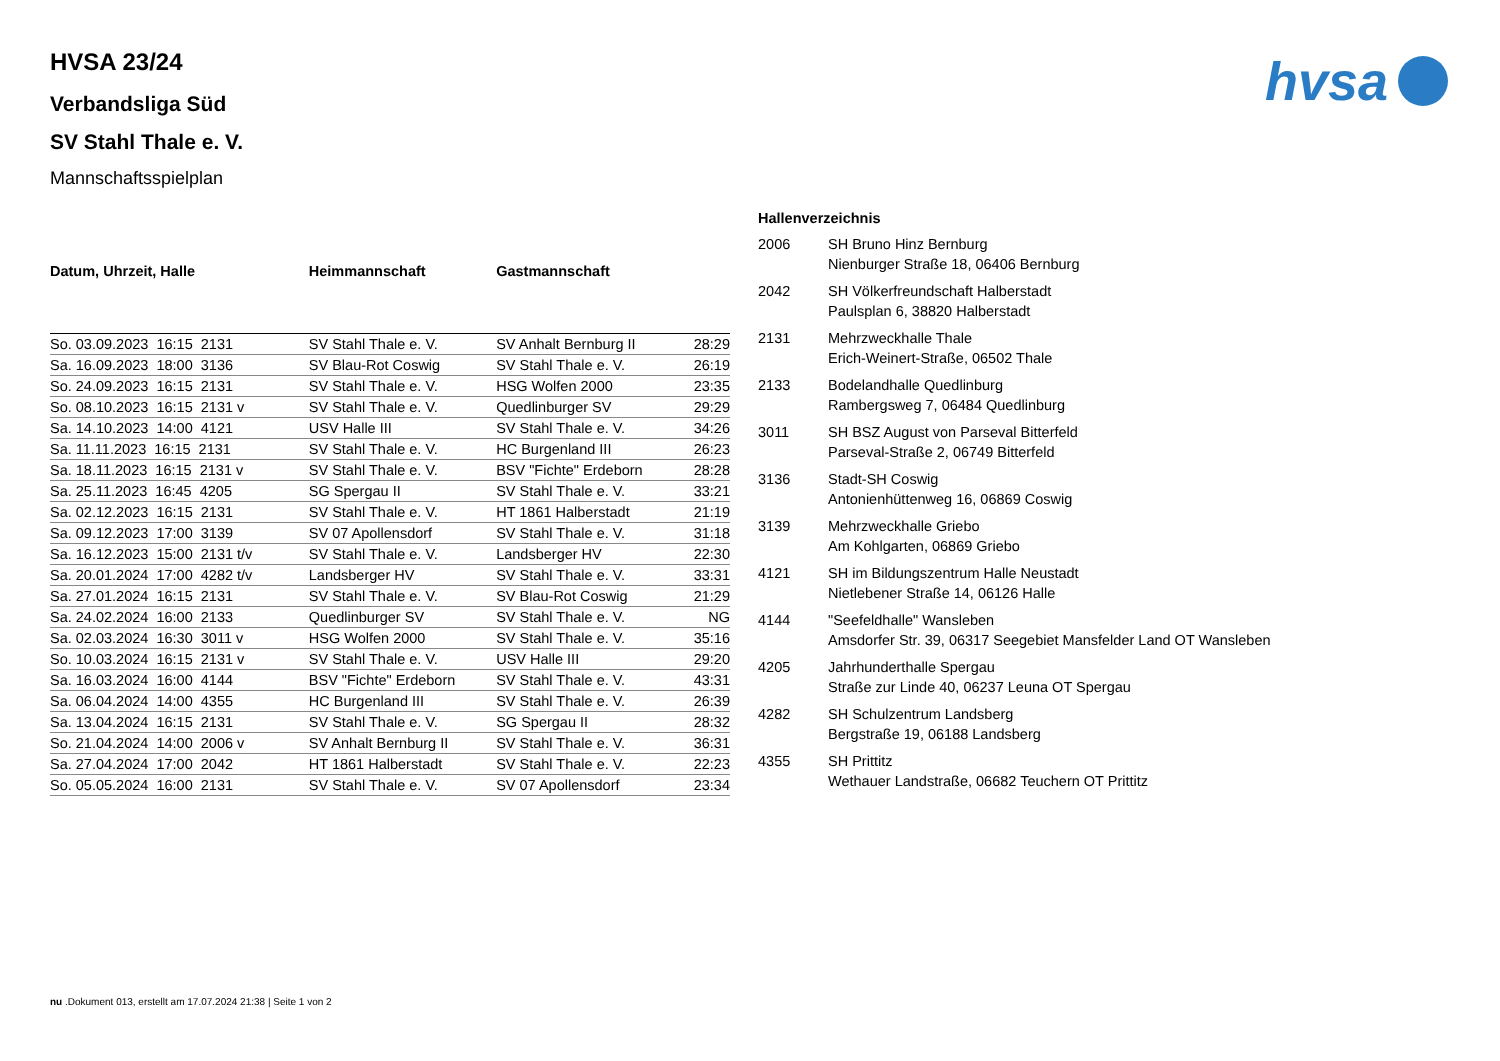hvsa
HVSA 23/24
Verbandsliga Süd
SV Stahl Thale e. V.
Mannschaftsspielplan
| Datum, Uhrzeit, Halle | Heimmannschaft | Gastmannschaft | |
| --- | --- | --- | --- |
| So. 03.09.2023 16:15 2131 | SV Stahl Thale e. V. | SV Anhalt Bernburg II | 28:29 |
| Sa. 16.09.2023 18:00 3136 | SV Blau-Rot Coswig | SV Stahl Thale e. V. | 26:19 |
| So. 24.09.2023 16:15 2131 | SV Stahl Thale e. V. | HSG Wolfen 2000 | 23:35 |
| So. 08.10.2023 16:15 2131 v | SV Stahl Thale e. V. | Quedlinburger SV | 29:29 |
| Sa. 14.10.2023 14:00 4121 | USV Halle III | SV Stahl Thale e. V. | 34:26 |
| Sa. 11.11.2023 16:15 2131 | SV Stahl Thale e. V. | HC Burgenland III | 26:23 |
| Sa. 18.11.2023 16:15 2131 v | SV Stahl Thale e. V. | BSV "Fichte" Erdeborn | 28:28 |
| Sa. 25.11.2023 16:45 4205 | SG Spergau II | SV Stahl Thale e. V. | 33:21 |
| Sa. 02.12.2023 16:15 2131 | SV Stahl Thale e. V. | HT 1861 Halberstadt | 21:19 |
| Sa. 09.12.2023 17:00 3139 | SV 07 Apollensdorf | SV Stahl Thale e. V. | 31:18 |
| Sa. 16.12.2023 15:00 2131 t/v | SV Stahl Thale e. V. | Landsberger HV | 22:30 |
| Sa. 20.01.2024 17:00 4282 t/v | Landsberger HV | SV Stahl Thale e. V. | 33:31 |
| Sa. 27.01.2024 16:15 2131 | SV Stahl Thale e. V. | SV Blau-Rot Coswig | 21:29 |
| Sa. 24.02.2024 16:00 2133 | Quedlinburger SV | SV Stahl Thale e. V. | NG |
| Sa. 02.03.2024 16:30 3011 v | HSG Wolfen 2000 | SV Stahl Thale e. V. | 35:16 |
| So. 10.03.2024 16:15 2131 v | SV Stahl Thale e. V. | USV Halle III | 29:20 |
| Sa. 16.03.2024 16:00 4144 | BSV "Fichte" Erdeborn | SV Stahl Thale e. V. | 43:31 |
| Sa. 06.04.2024 14:00 4355 | HC Burgenland III | SV Stahl Thale e. V. | 26:39 |
| Sa. 13.04.2024 16:15 2131 | SV Stahl Thale e. V. | SG Spergau II | 28:32 |
| So. 21.04.2024 14:00 2006 v | SV Anhalt Bernburg II | SV Stahl Thale e. V. | 36:31 |
| Sa. 27.04.2024 17:00 2042 | HT 1861 Halberstadt | SV Stahl Thale e. V. | 22:23 |
| So. 05.05.2024 16:00 2131 | SV Stahl Thale e. V. | SV 07 Apollensdorf | 23:34 |
| Hallenverzeichnis | |
| --- | --- |
| 2006 | SH Bruno Hinz Bernburg Nienburger Straße 18, 06406 Bernburg |
| 2042 | SH Völkerfreundschaft Halberstadt Paulsplan 6, 38820 Halberstadt |
| 2131 | Mehrzweckhalle Thale Erich-Weinert-Straße, 06502 Thale |
| 2133 | Bodelandhalle Quedlinburg Rambergsweg 7, 06484 Quedlinburg |
| 3011 | SH BSZ August von Parseval Bitterfeld Parseval-Straße 2, 06749 Bitterfeld |
| 3136 | Stadt-SH Coswig Antonienhüttenweg 16, 06869 Coswig |
| 3139 | Mehrzweckhalle Griebo Am Kohlgarten, 06869 Griebo |
| 4121 | SH im Bildungszentrum Halle Neustadt Nietlebener Straße 14, 06126 Halle |
| 4144 | "Seefeldhalle" Wansleben Amsdorfer Str. 39, 06317 Seegebiet Mansfelder Land OT Wansleben |
| 4205 | Jahrhunderthalle Spergau Straße zur Linde 40, 06237 Leuna OT Spergau |
| 4282 | SH Schulzentrum Landsberg Bergstraße 19, 06188 Landsberg |
| 4355 | SH Prittitz Wethauer Landstraße, 06682 Teuchern OT Prittitz |
nu .Dokument 013, erstellt am 17.07.2024 21:38 | Seite 1 von 2